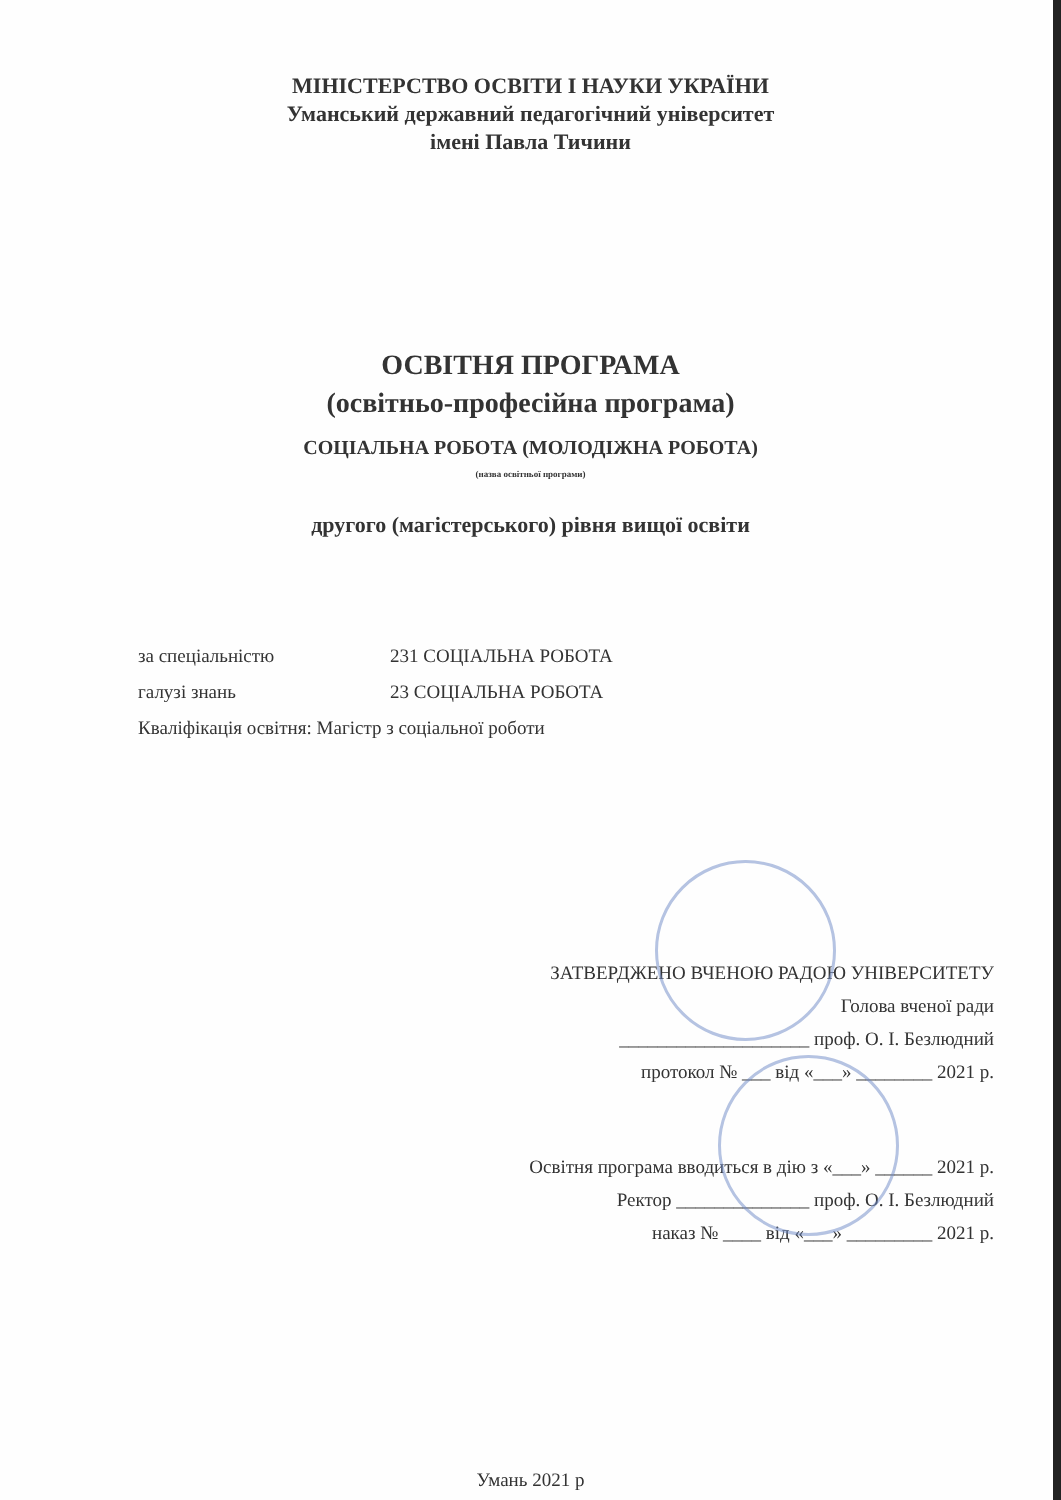МІНІСТЕРСТВО ОСВІТИ І НАУКИ УКРАЇНИ
Уманський державний педагогічний університет
імені Павла Тичини
ОСВІТНЯ ПРОГРАМА
(освітньо-професійна програма)
СОЦІАЛЬНА РОБОТА (МОЛОДІЖНА РОБОТА)
(назва освітньої програми)
другого (магістерського) рівня вищої освіти
за спеціальністю 231 СОЦІАЛЬНА РОБОТА
галузі знань 23 СОЦІАЛЬНА РОБОТА
Кваліфікація освітня: Магістр з соціальної роботи
ЗАТВЕРДЖЕНО ВЧЕНОЮ РАДОЮ УНІВЕРСИТЕТУ
Голова вченої ради
____________________ проф. О. І. Безлюдний
протокол № ___ від «___» ________ 2021 р.
Освітня програма вводиться в дію з «___» ______ 2021 р.
Ректор ______________ проф. О. І. Безлюдний
наказ № ____ від «___» _________ 2021 р.
Умань 2021 р